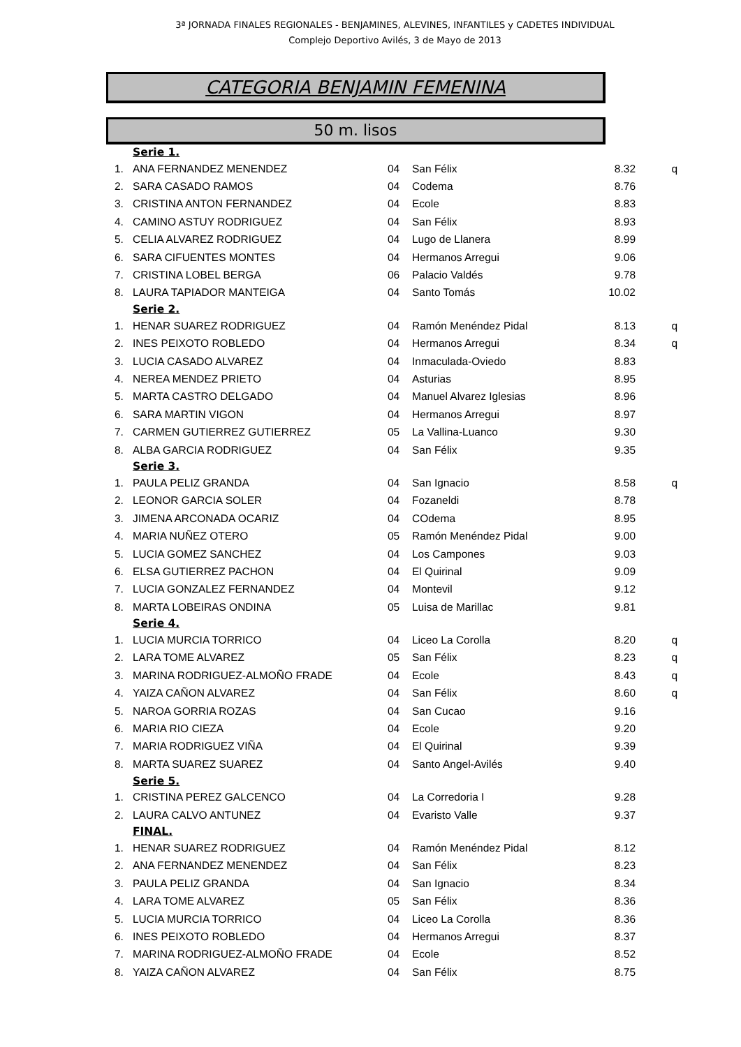3ª JORNADA FINALES REGIONALES - BENJAMINES, ALEVINES, INFANTILES y CADETES INDIVIDUAL
Complejo Deportivo Avilés, 3 de Mayo de 2013
CATEGORIA BENJAMIN FEMENINA
50 m. lisos
| Serie 1. | | | | | |
| 1. | ANA FERNANDEZ MENENDEZ | 04 | San Félix | 8.32 | q |
| 2. | SARA CASADO RAMOS | 04 | Codema | 8.76 | |
| 3. | CRISTINA ANTON FERNANDEZ | 04 | Ecole | 8.83 | |
| 4. | CAMINO ASTUY RODRIGUEZ | 04 | San Félix | 8.93 | |
| 5. | CELIA ALVAREZ RODRIGUEZ | 04 | Lugo de Llanera | 8.99 | |
| 6. | SARA CIFUENTES MONTES | 04 | Hermanos Arregui | 9.06 | |
| 7. | CRISTINA LOBEL BERGA | 06 | Palacio Valdés | 9.78 | |
| 8. | LAURA TAPIADOR MANTEIGA | 04 | Santo Tomás | 10.02 | |
| Serie 2. | | | | | |
| 1. | HENAR SUAREZ RODRIGUEZ | 04 | Ramón Menéndez Pidal | 8.13 | q |
| 2. | INES PEIXOTO ROBLEDO | 04 | Hermanos Arregui | 8.34 | q |
| 3. | LUCIA CASADO ALVAREZ | 04 | Inmaculada-Oviedo | 8.83 | |
| 4. | NEREA MENDEZ PRIETO | 04 | Asturias | 8.95 | |
| 5. | MARTA CASTRO DELGADO | 04 | Manuel Alvarez Iglesias | 8.96 | |
| 6. | SARA MARTIN VIGON | 04 | Hermanos Arregui | 8.97 | |
| 7. | CARMEN GUTIERREZ GUTIERREZ | 05 | La Vallina-Luanco | 9.30 | |
| 8. | ALBA GARCIA RODRIGUEZ | 04 | San Félix | 9.35 | |
| Serie 3. | | | | | |
| 1. | PAULA PELIZ GRANDA | 04 | San Ignacio | 8.58 | q |
| 2. | LEONOR GARCIA SOLER | 04 | Fozaneldi | 8.78 | |
| 3. | JIMENA ARCONADA OCARIZ | 04 | COdema | 8.95 | |
| 4. | MARIA NUÑEZ OTERO | 05 | Ramón Menéndez Pidal | 9.00 | |
| 5. | LUCIA GOMEZ SANCHEZ | 04 | Los Campones | 9.03 | |
| 6. | ELSA GUTIERREZ PACHON | 04 | El Quirinal | 9.09 | |
| 7. | LUCIA GONZALEZ FERNANDEZ | 04 | Montevil | 9.12 | |
| 8. | MARTA LOBEIRAS ONDINA | 05 | Luisa de Marillac | 9.81 | |
| Serie 4. | | | | | |
| 1. | LUCIA MURCIA TORRICO | 04 | Liceo La Corolla | 8.20 | q |
| 2. | LARA TOME ALVAREZ | 05 | San Félix | 8.23 | q |
| 3. | MARINA RODRIGUEZ-ALMOÑO FRADE | 04 | Ecole | 8.43 | q |
| 4. | YAIZA CAÑON ALVAREZ | 04 | San Félix | 8.60 | q |
| 5. | NAROA GORRIA ROZAS | 04 | San Cucao | 9.16 | |
| 6. | MARIA RIO CIEZA | 04 | Ecole | 9.20 | |
| 7. | MARIA RODRIGUEZ VIÑA | 04 | El Quirinal | 9.39 | |
| 8. | MARTA SUAREZ SUAREZ | 04 | Santo Angel-Avilés | 9.40 | |
| Serie 5. | | | | | |
| 1. | CRISTINA PEREZ GALCENCO | 04 | La Corredoria I | 9.28 | |
| 2. | LAURA CALVO ANTUNEZ | 04 | Evaristo Valle | 9.37 | |
| FINAL. | | | | | |
| 1. | HENAR SUAREZ RODRIGUEZ | 04 | Ramón Menéndez Pidal | 8.12 | |
| 2. | ANA FERNANDEZ MENENDEZ | 04 | San Félix | 8.23 | |
| 3. | PAULA PELIZ GRANDA | 04 | San Ignacio | 8.34 | |
| 4. | LARA TOME ALVAREZ | 05 | San Félix | 8.36 | |
| 5. | LUCIA MURCIA TORRICO | 04 | Liceo La Corolla | 8.36 | |
| 6. | INES PEIXOTO ROBLEDO | 04 | Hermanos Arregui | 8.37 | |
| 7. | MARINA RODRIGUEZ-ALMOÑO FRADE | 04 | Ecole | 8.52 | |
| 8. | YAIZA CAÑON ALVAREZ | 04 | San Félix | 8.75 | |